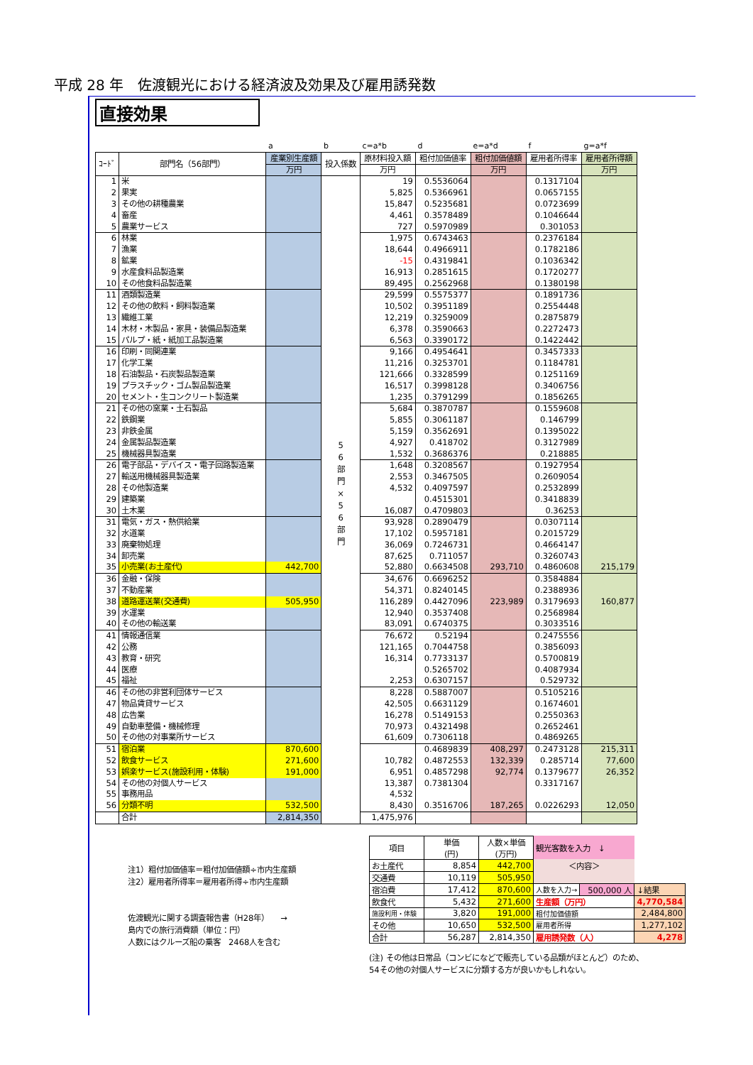平成 28 年　佐渡観光における経済波及効果及び雇用誘発数
直接効果
| | | a | b | c=a*b | d | e=a*d | f | g=a*f |
| ｺｰﾄﾞ | 部門名（56部門） | 産業別生産額 | 投入係数 | 原材料投入額 | 粗付加価値率 | 粗付加価値額 | 雇用者所得率 | 雇用者所得額 |
| | | 万円 | | 万円 | | 万円 | | 万円 |
| 1 | 米 | | 5 6 部 門 × 5 6 部 門 | 19 | 0.5536064 | | 0.1317104 | |
| 2 | 果実 | | | 5,825 | 0.5366961 | | 0.0657155 | |
| 3 | その他の耕種農業 | | | 15,847 | 0.5235681 | | 0.0723699 | |
| 4 | 畜産 | | | 4,461 | 0.3578489 | | 0.1046644 | |
| 5 | 農業サービス | | | 727 | 0.5970989 | | 0.301053 | |
| 6 | 林業 | | | 1,975 | 0.6743463 | | 0.2376184 | |
| 7 | 漁業 | | | 18,644 | 0.4966911 | | 0.1782186 | |
| 8 | 鉱業 | | | -15 | 0.4319841 | | 0.1036342 | |
| 9 | 水産食料品製造業 | | | 16,913 | 0.2851615 | | 0.1720277 | |
| 10 | その他食料品製造業 | | | 89,495 | 0.2562968 | | 0.1380198 | |
| 11 | 酒類製造業 | | | 29,599 | 0.5575377 | | 0.1891736 | |
| 12 | その他の飲料・飼料製造業 | | | 10,502 | 0.3951189 | | 0.2554448 | |
| 13 | 繊維工業 | | | 12,219 | 0.3259009 | | 0.2875879 | |
| 14 | 木材・木製品・家具・装備品製造業 | | | 6,378 | 0.3590663 | | 0.2272473 | |
| 15 | パルプ・紙・紙加工品製造業 | | | 6,563 | 0.3390172 | | 0.1422442 | |
| 16 | 印刷・同関連業 | | | 9,166 | 0.4954641 | | 0.3457333 | |
| 17 | 化学工業 | | | 11,216 | 0.3253701 | | 0.1184781 | |
| 18 | 石油製品・石炭製品製造業 | | | 121,666 | 0.3328599 | | 0.1251169 | |
| 19 | プラスチック・ゴム製品製造業 | | | 16,517 | 0.3998128 | | 0.3406756 | |
| 20 | セメント・生コンクリート製造業 | | | 1,235 | 0.3791299 | | 0.1856265 | |
| 21 | その他の窯業・土石製品 | | | 5,684 | 0.3870787 | | 0.1559608 | |
| 22 | 鉄鋼業 | | | 5,855 | 0.3061187 | | 0.146799 | |
| 23 | 非鉄金属 | | | 5,159 | 0.3562691 | | 0.1395022 | |
| 24 | 金属製品製造業 | | | 4,927 | 0.418702 | | 0.3127989 | |
| 25 | 機械器具製造業 | | | 1,532 | 0.3686376 | | 0.218885 | |
| 26 | 電子部品・デバイス・電子回路製造業 | | | 1,648 | 0.3208567 | | 0.1927954 | |
| 27 | 輸送用機械器具製造業 | | | 2,553 | 0.3467505 | | 0.2609054 | |
| 28 | その他製造業 | | | 4,532 | 0.4097597 | | 0.2532899 | |
| 29 | 建築業 | | | | 0.4515301 | | 0.3418839 | |
| 30 | 土木業 | | | 16,087 | 0.4709803 | | 0.36253 | |
| 31 | 電気・ガス・熱供給業 | | | 93,928 | 0.2890479 | | 0.0307114 | |
| 32 | 水道業 | | | 17,102 | 0.5957181 | | 0.2015729 | |
| 33 | 廃棄物処理 | | | 36,069 | 0.7246731 | | 0.4664147 | |
| 34 | 卸売業 | | | 87,625 | 0.711057 | | 0.3260743 | |
| 35 | 小売業(お土産代) | 442,700 | | 52,880 | 0.6634508 | 293,710 | 0.4860608 | 215,179 |
| 36 | 金融・保険 | | | 34,676 | 0.6696252 | | 0.3584884 | |
| 37 | 不動産業 | | | 54,371 | 0.8240145 | | 0.2388936 | |
| 38 | 道路運送業(交通費) | 505,950 | | 116,289 | 0.4427096 | 223,989 | 0.3179693 | 160,877 |
| 39 | 水運業 | | | 12,940 | 0.3537408 | | 0.2568984 | |
| 40 | その他の輸送業 | | | 83,091 | 0.6740375 | | 0.3033516 | |
| 41 | 情報通信業 | | | 76,672 | 0.52194 | | 0.2475556 | |
| 42 | 公務 | | | 121,165 | 0.7044758 | | 0.3856093 | |
| 43 | 教育・研究 | | | 16,314 | 0.7733137 | | 0.5700819 | |
| 44 | 医療 | | | | 0.5265702 | | 0.4087934 | |
| 45 | 福祉 | | | 2,253 | 0.6307157 | | 0.529732 | |
| 46 | その他の非営利団体サービス | | | 8,228 | 0.5887007 | | 0.5105216 | |
| 47 | 物品賃貸サービス | | | 42,505 | 0.6631129 | | 0.1674601 | |
| 48 | 広告業 | | | 16,278 | 0.5149153 | | 0.2550363 | |
| 49 | 自動車整備・機械修理 | | | 70,973 | 0.4321498 | | 0.2652461 | |
| 50 | その他の対事業所サービス | | | 61,609 | 0.7306118 | | 0.4869265 | |
| 51 | 宿泊業 | 870,600 | | | 0.4689839 | 408,297 | 0.2473128 | 215,311 |
| 52 | 飲食サービス | 271,600 | | 10,782 | 0.4872553 | 132,339 | 0.285714 | 77,600 |
| 53 | 娯楽サービス(施設利用・体験) | 191,000 | | 6,951 | 0.4857298 | 92,774 | 0.1379677 | 26,352 |
| 54 | その他の対個人サービス | | | 13,387 | 0.7381304 | | 0.3317167 | |
| 55 | 事務用品 | | | 4,532 | | | | |
| 56 | 分類不明 | 532,500 | | 8,430 | 0.3516706 | 187,265 | 0.0226293 | 12,050 |
| | 合計 | 2,814,350 | | 1,475,976 | | | | |
注1）粗付加価値率＝粗付加価値額÷市内生産額
注2）雇用者所得率＝雇用者所得÷市内生産額
佐渡観光に関する調査報告書（H28年）　　→
島内での旅行消費額（単位：円）
人数にはクルーズ船の乗客　2468人を含む
| 項目 | 単価 (円) | 人数×単価 (万円) | 観光客数を入力 ↓ | | |
| お土産代 | 8,854 | 442,700 | ＜内容＞ | | |
| 交通費 | 10,119 | 505,950 | | | |
| 宿泊費 | 17,412 | 870,600 | 人数を入力→ | 500,000 人 | ↓結果 |
| 飲食代 | 5,432 | 271,600 | 生産額（万円） | | 4,770,584 |
| 施設利用・体験 | 3,820 | 191,000 | 粗付加価値額 | | 2,484,800 |
| その他 | 10,650 | 532,500 | 雇用者所得 | | 1,277,102 |
| 合計 | 56,287 | 2,814,350 | 雇用誘発数（人） | | 4,278 |
(注) その他は日常品（コンビになどで販売している品類がほとんど）のため、
54その他の対個人サービスに分類する方が良いかもしれない。